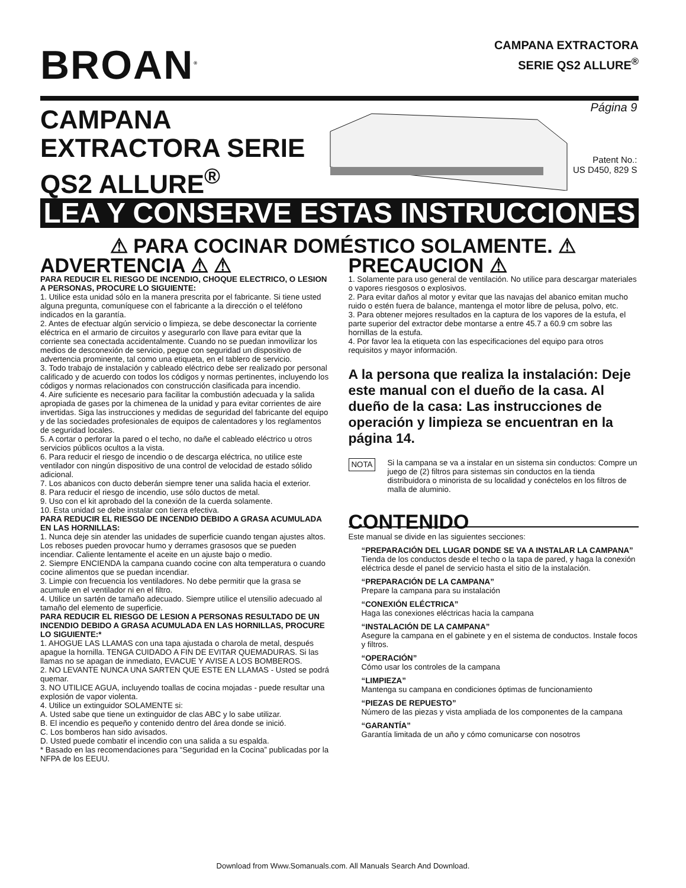BROAN<sup>®</sup>
CAMPANA EXTRACTORA
SERIE QS2 ALLURE<sup>®</sup>
CAMPANA EXTRACTORA SERIE QS2 ALLURE<sup>®</sup>
Página 9
Patent No.:
US D450, 829 S
LEA Y CONSERVE ESTAS INSTRUCCIONES
⚠ PARA COCINAR DOMÉSTICO SOLAMENTE. ⚠
ADVERTENCIA ⚠ ⚠
PARA REDUCIR EL RIESGO DE INCENDIO, CHOQUE ELECTRICO, O LESION A PERSONAS, PROCURE LO SIGUIENTE:
1. Utilice esta unidad sólo en la manera prescrita por el fabricante. Si tiene usted alguna pregunta, comuníquese con el fabricante a la dirección o el teléfono indicados en la garantía.
2. Antes de efectuar algún servicio o limpieza, se debe desconectar la corriente eléctrica en el armario de circuitos y asegurarlo con llave para evitar que la corriente sea conectada accidentalmente. Cuando no se puedan inmovilizar los medios de desconexión de servicio, pegue con seguridad un dispositivo de advertencia prominente, tal como una etiqueta, en el tablero de servicio.
3. Todo trabajo de instalación y cableado eléctrico debe ser realizado por personal calificado y de acuerdo con todos los códigos y normas pertinentes, incluyendo los códigos y normas relacionados con construcción clasificada para incendio.
4. Aire suficiente es necesario para facilitar la combustión adecuada y la salida apropiada de gases por la chimenea de la unidad y para evitar corrientes de aire invertidas. Siga las instrucciones y medidas de seguridad del fabricante del equipo y de las sociedades profesionales de equipos de calentadores y los reglamentos de seguridad locales.
5. A cortar o perforar la pared o el techo, no dañe el cableado eléctrico u otros servicios públicos ocultos a la vista.
6. Para reducir el riesgo de incendio o de descarga eléctrica, no utilice este ventilador con ningún dispositivo de una control de velocidad de estado sólido adicional.
7. Los abanicos con ducto deberán siempre tener una salida hacia el exterior.
8. Para reducir el riesgo de incendio, use sólo ductos de metal.
9. Uso con el kit aprobado del la conexión de la cuerda solamente.
10. Esta unidad se debe instalar con tierra efectiva.
PARA REDUCIR EL RIESGO DE INCENDIO DEBIDO A GRASA ACUMULADA EN LAS HORNILLAS:
1. Nunca deje sin atender las unidades de superficie cuando tengan ajustes altos. Los reboses pueden provocar humo y derrames grasosos que se pueden incendiar. Caliente lentamente el aceite en un ajuste bajo o medio.
2. Siempre ENCIENDA la campana cuando cocine con alta temperatura o cuando cocine alimentos que se puedan incendiar.
3. Limpie con frecuencia los ventiladores. No debe permitir que la grasa se acumule en el ventilador ni en el filtro.
4. Utilice un sartén de tamaño adecuado. Siempre utilice el utensilio adecuado al tamaño del elemento de superficie.
PARA REDUCIR EL RIESGO DE LESION A PERSONAS RESULTADO DE UN INCENDIO DEBIDO A GRASA ACUMULADA EN LAS HORNILLAS, PROCURE LO SIGUIENTE:*
1. AHOGUE LAS LLAMAS con una tapa ajustada o charola de metal, después apague la hornilla. TENGA CUIDADO A FIN DE EVITAR QUEMADURAS. Si las llamas no se apagan de inmediato, EVACUE Y AVISE A LOS BOMBEROS.
2. NO LEVANTE NUNCA UNA SARTEN QUE ESTE EN LLAMAS - Usted se podrá quemar.
3. NO UTILICE AGUA, incluyendo toallas de cocina mojadas - puede resultar una explosión de vapor violenta.
4. Utilice un extinguidor SOLAMENTE si:
A. Usted sabe que tiene un extinguidor de clas ABC y lo sabe utilizar.
B. El incendio es pequeño y contenido dentro del área donde se inició.
C. Los bomberos han sido avisados.
D. Usted puede combatir el incendio con una salida a su espalda.
* Basado en las recomendaciones para “Seguridad en la Cocina” publicadas por la NFPA de los EEUU.
PRECAUCION ⚠
1. Solamente para uso general de ventilación. No utilice para descargar materiales o vapores riesgosos o explosivos.
2. Para evitar daños al motor y evitar que las navajas del abanico emitan mucho ruido o estén fuera de balance, mantenga el motor libre de pelusa, polvo, etc.
3. Para obtener mejores resultados en la captura de los vapores de la estufa, el parte superior del extractor debe montarse a entre 45.7 a 60.9 cm sobre las hornillas de la estufa.
4. Por favor lea la etiqueta con las especificaciones del equipo para otros requisitos y mayor información.
A la persona que realiza la instalación: Deje este manual con el dueño de la casa. Al dueño de la casa: Las instrucciones de operación y limpieza se encuentran en la página 14.
NOTA
Si la campana se va a instalar en un sistema sin conductos: Compre un juego de (2) filtros para sistemas sin conductos en la tienda distribuidora o minorista de su localidad y conéctelos en los filtros de malla de aluminio.
CONTENIDO
Este manual se divide en las siguientes secciones:
“PREPARACIÓN DEL LUGAR DONDE SE VA A INSTALAR LA CAMPANA”
Tienda de los conductos desde el techo o la tapa de pared, y haga la conexión eléctrica desde el panel de servicio hasta el sitio de la instalación.
“PREPARACIÓN DE LA CAMPANA”
Prepare la campana para su instalación
“CONEXIÓN ELÉCTRICA”
Haga las conexiones eléctricas hacia la campana
“INSTALACIÓN DE LA CAMPANA”
Asegure la campana en el gabinete y en el sistema de conductos. Instale focos y filtros.
“OPERACIÓN”
Cómo usar los controles de la campana
“LIMPIEZA”
Mantenga su campana en condiciones óptimas de funcionamiento
“PIEZAS DE REPUESTO”
Número de las piezas y vista ampliada de los componentes de la campana
“GARANTÍA”
Garantía limitada de un año y cómo comunicarse con nosotros
Download from Www.Somanuals.com. All Manuals Search And Download.